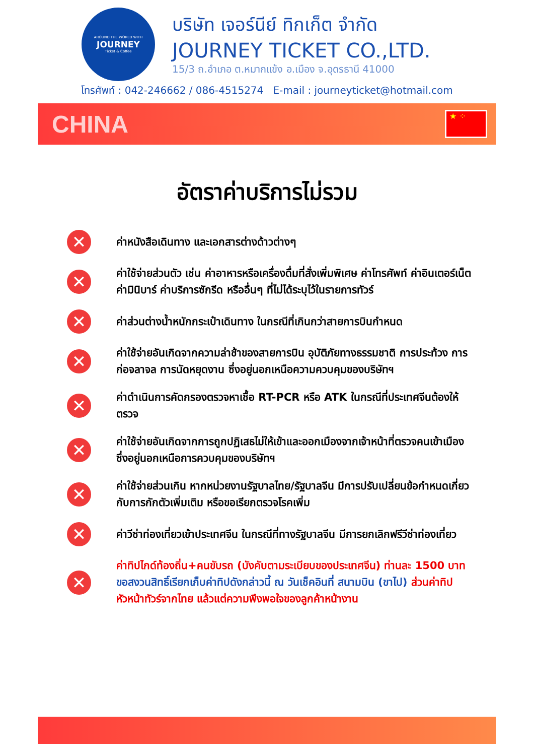AROUND THE WORLD WITH
JOURNEY
Ticket & Coffee
บริษัท เจอร์นีย์ ทิกเก็ต จำกัด
JOURNEY TICKET CO.,LTD.
15/3 ถ.อำเภอ ต.หมากแข้ง อ.เมือง จ.อุดรธานี 41000
โทรศัพท์ : 042-246662 / 086-4515274 E-mail : journeyticket@hotmail.com
CHINA
★ ⁘
อัตราค่าบริการไม่รวม
✕
ค่าหนังสือเดินทาง และเอกสารต่างด้าวต่างๆ
✕
ค่าใช้จ่ายส่วนตัว เช่น ค่าอาหารหรือเครื่องดื่มที่สั่งเพิ่มพิเศษ ค่าโทรศัพท์ ค่าอินเตอร์เน็ต ค่ามินิบาร์ ค่าบริการซักรีด หรืออื่นๆ ที่ไม่ได้ระบุไว้ในรายการทัวร์
✕
ค่าส่วนต่างน้ำหนักกระเป๋าเดินทาง ในกรณีที่เกินกว่าสายการบินกำหนด
✕
ค่าใช้จ่ายอันเกิดจากความล่าช้าของสายการบิน อุบัติภัยทางธรรมชาติ การประท้วง การก่อจลาจล การนัดหยุดงาน ซึ่งอยู่นอกเหนือความควบคุมของบริษัทฯ
✕
ค่าดำเนินการคัดกรองตรวจหาเชื้อ RT-PCR หรือ ATK ในกรณีที่ประเทศจีนต้องให้ตรวจ
✕
ค่าใช้จ่ายอันเกิดจากการถูกปฏิเสธไม่ให้เข้าและออกเมืองจากเจ้าหน้าที่ตรวจคนเข้าเมือง ซึ่งอยู่นอกเหนือการควบคุมของบริษัทฯ
✕
ค่าใช้จ่ายส่วนเกิน หากหน่วยงานรัฐบาลไทย/รัฐบาลจีน มีการปรับเปลี่ยนข้อกำหนดเกี่ยวกับการกักตัวเพิ่มเติม หรือขอเรียกตรวจโรคเพิ่ม
✕
ค่าวีซ่าท่องเที่ยวเข้าประเทศจีน ในกรณีที่ทางรัฐบาลจีน มีการยกเลิกฟรีวีซ่าท่องเที่ยว
✕
ค่าทิปไกด์ท้องถิ่น+คนขับรถ (บังคับตามระเบียบของประเทศจีน) ท่านละ 1500 บาท ขอสงวนสิทธิ์เรียกเก็บค่าทิปดังกล่าวนี้ ณ วันเช็คอินที่ สนามบิน (ขาไป) ส่วนค่าทิป หัวหน้าทัวร์จากไทย แล้วแต่ความพึงพอใจของลูกค้าหน้างาน